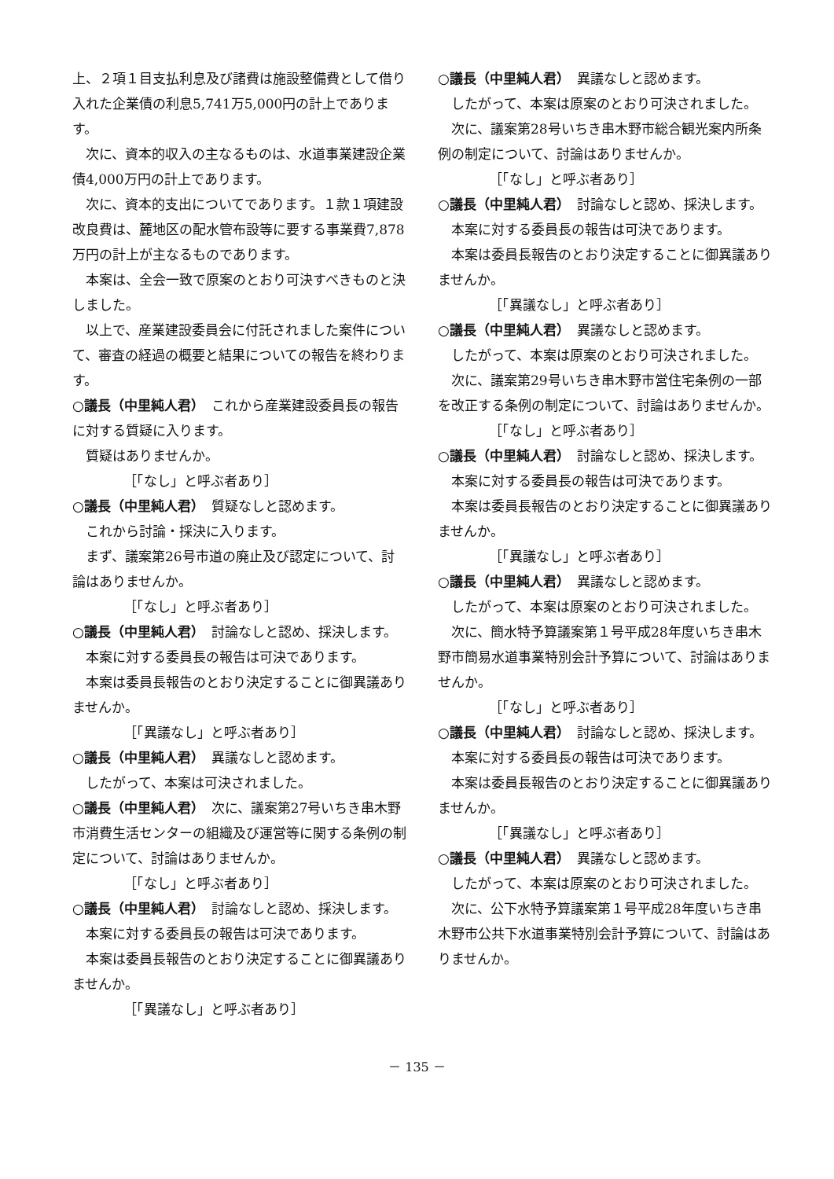上、２項１目支払利息及び諸費は施設整備費として借り入れた企業債の利息5,741万5,000円の計上であります。
次に、資本的収入の主なるものは、水道事業建設企業債4,000万円の計上であります。
次に、資本的支出についてであります。１款１項建設改良費は、麓地区の配水管布設等に要する事業費7,878万円の計上が主なるものであります。
本案は、全会一致で原案のとおり可決すべきものと決しました。
以上で、産業建設委員会に付託されました案件について、審査の経過の概要と結果についての報告を終わります。
○議長（中里純人君）　これから産業建設委員長の報告に対する質疑に入ります。
質疑はありませんか。
［「なし」と呼ぶ者あり］
○議長（中里純人君）　質疑なしと認めます。
これから討論・採決に入ります。
まず、議案第26号市道の廃止及び認定について、討論はありませんか。
［「なし」と呼ぶ者あり］
○議長（中里純人君）　討論なしと認め、採決します。
本案に対する委員長の報告は可決であります。
本案は委員長報告のとおり決定することに御異議ありませんか。
［「異議なし」と呼ぶ者あり］
○議長（中里純人君）　異議なしと認めます。
したがって、本案は可決されました。
○議長（中里純人君）　次に、議案第27号いちき串木野市消費生活センターの組織及び運営等に関する条例の制定について、討論はありませんか。
［「なし」と呼ぶ者あり］
○議長（中里純人君）　討論なしと認め、採決します。
本案に対する委員長の報告は可決であります。
本案は委員長報告のとおり決定することに御異議ありませんか。
［「異議なし」と呼ぶ者あり］
○議長（中里純人君）　異議なしと認めます。
したがって、本案は原案のとおり可決されました。
次に、議案第28号いちき串木野市総合観光案内所条例の制定について、討論はありませんか。
［「なし」と呼ぶ者あり］
○議長（中里純人君）　討論なしと認め、採決します。
本案に対する委員長の報告は可決であります。
本案は委員長報告のとおり決定することに御異議ありませんか。
［「異議なし」と呼ぶ者あり］
○議長（中里純人君）　異議なしと認めます。
したがって、本案は原案のとおり可決されました。
次に、議案第29号いちき串木野市営住宅条例の一部を改正する条例の制定について、討論はありませんか。
［「なし」と呼ぶ者あり］
○議長（中里純人君）　討論なしと認め、採決します。
本案に対する委員長の報告は可決であります。
本案は委員長報告のとおり決定することに御異議ありませんか。
［「異議なし」と呼ぶ者あり］
○議長（中里純人君）　異議なしと認めます。
したがって、本案は原案のとおり可決されました。
次に、簡水特予算議案第１号平成28年度いちき串木野市簡易水道事業特別会計予算について、討論はありませんか。
［「なし」と呼ぶ者あり］
○議長（中里純人君）　討論なしと認め、採決します。
本案に対する委員長の報告は可決であります。
本案は委員長報告のとおり決定することに御異議ありませんか。
［「異議なし」と呼ぶ者あり］
○議長（中里純人君）　異議なしと認めます。
したがって、本案は原案のとおり可決されました。
次に、公下水特予算議案第１号平成28年度いちき串木野市公共下水道事業特別会計予算について、討論はありませんか。
－ 135 －